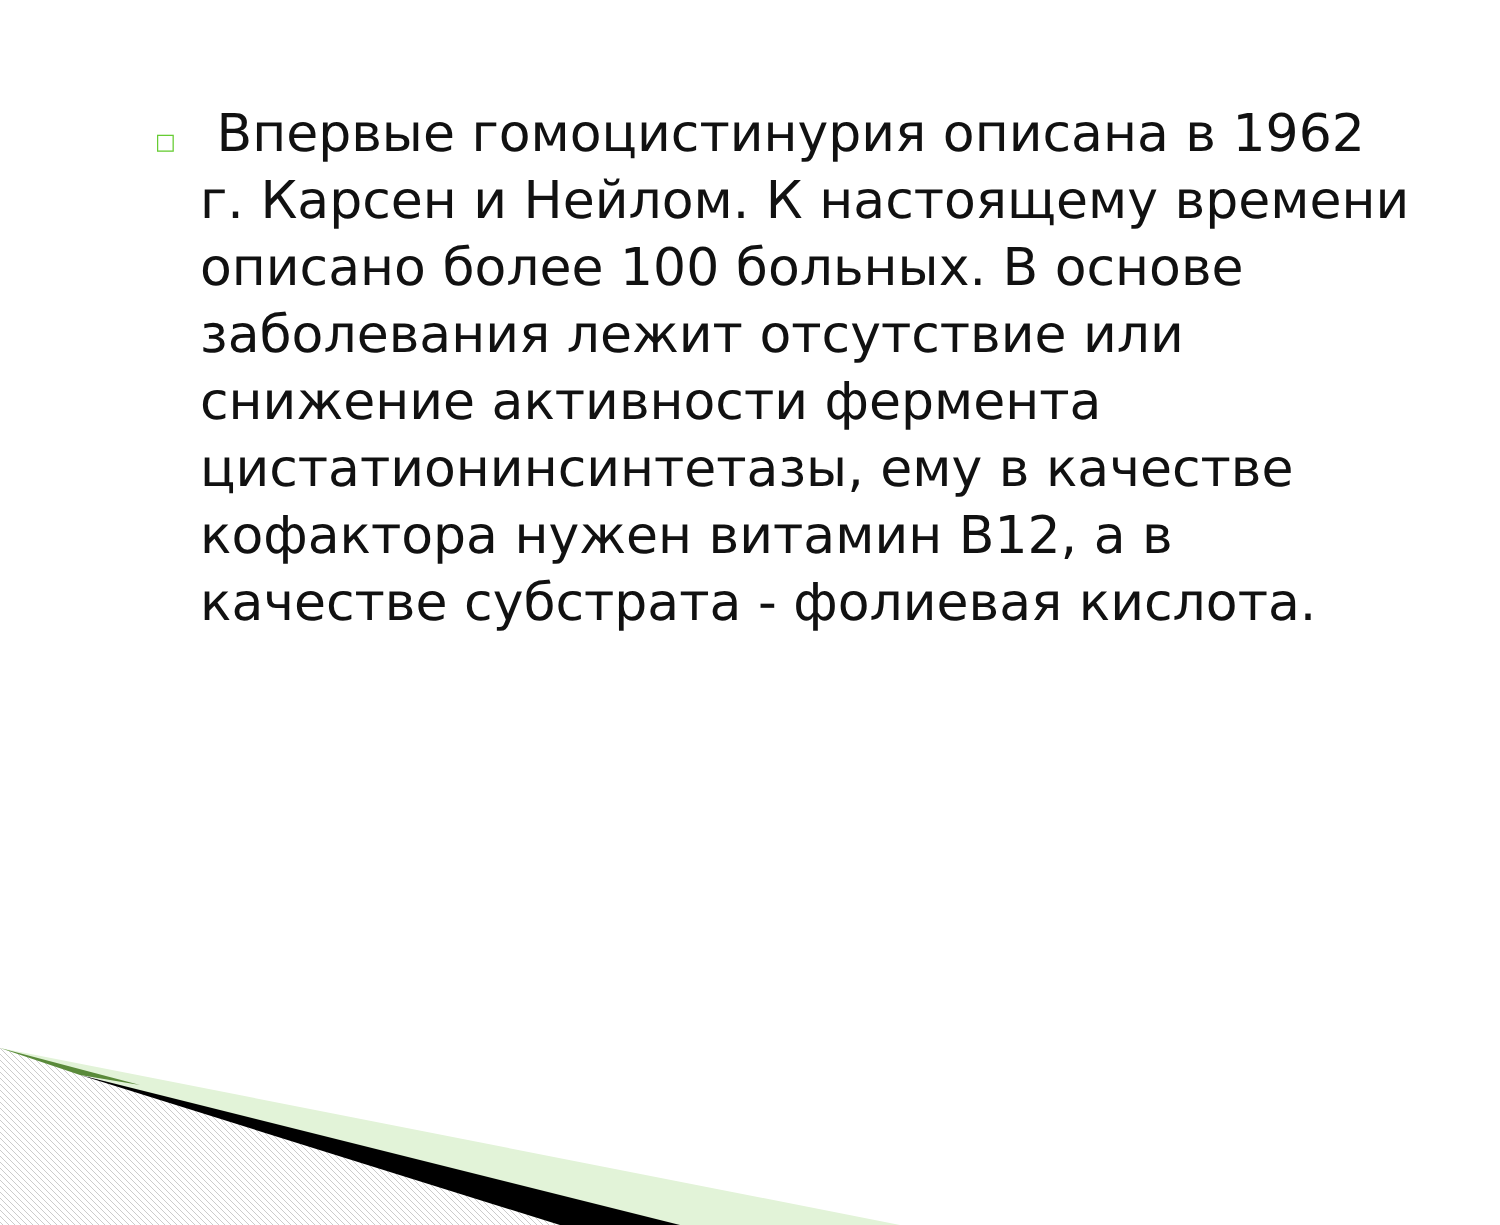□
Впервые гомоцистинурия описана в 1962 г. Карсен и Нейлом. К настоящему времени описано более 100 больных. В основе заболевания лежит отсутствие или снижение активности фермента цистатионинсинтетазы, ему в качестве кофактора нужен витамин В12, а в качестве субстрата - фолиевая кислота.